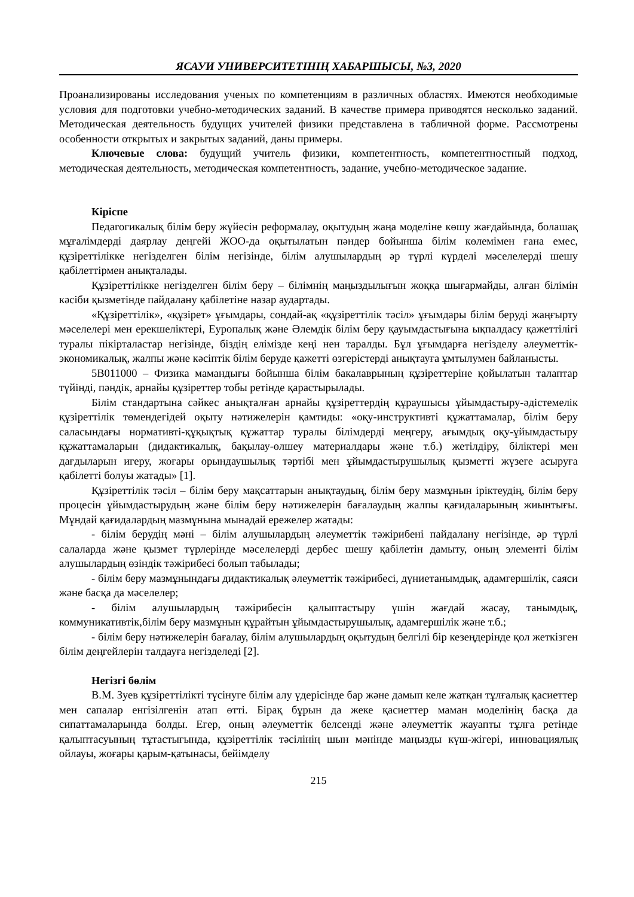ЯСАУИ УНИВЕРСИТЕТІНІҢ ХАБАРШЫСЫ, №3, 2020
Проанализированы исследования ученых по компетенциям в различных областях. Имеются необходимые условия для подготовки учебно-методических заданий. В качестве примера приводятся несколько заданий. Методическая деятельность будущих учителей физики представлена в табличной форме. Рассмотрены особенности открытых и закрытых заданий, даны примеры.
Ключевые слова: будущий учитель физики, компетентность, компетентностный подход, методическая деятельность, методическая компетентность, задание, учебно-методическое задание.
Кіріспе
Педагогикалық білім беру жүйесін реформалау, оқытудың жаңа моделіне көшу жағдайында, болашақ мұғалімдерді даярлау деңгейі ЖОО-да оқытылатын пәндер бойынша білім көлемімен ғана емес, құзіреттілікке негізделген білім негізінде, білім алушылардың әр түрлі күрделі мәселелерді шешу қабілеттірмен анықталады.
Құзіреттілікке негізделген білім беру – білімнің маңыздылығын жоққа шығармайды, алған білімін кәсіби қызметінде пайдалану қабілетіне назар аудартады.
«Құзіреттілік», «құзірет» ұғымдары, сондай-ақ «құзіреттілік тәсіл» ұғымдары білім беруді жаңғырту мәселелері мен ерекшеліктері, Еуропалық және Әлемдік білім беру қауымдастығына ықпалдасу қажеттілігі туралы пікірталастар негізінде, біздің елімізде кеңі нен таралды. Бұл ұғымдарға негізделу әлеуметтік-экономикалық, жалпы және кәсіптік білім беруде қажетті өзгерістерді анықтауға ұмтылумен байланысты.
5В011000 – Физика мамандығы бойынша білім бакалаврының құзіреттеріне қойылатын талаптар түйінді, пәндік, арнайы құзіреттер тобы ретінде қарастырылады.
Білім стандартына сәйкес анықталған арнайы құзіреттердің құраушысы ұйымдастыру-әдістемелік құзіреттілік төмендегідей оқыту нәтижелерін қамтиды: «оқу-инструктивті құжаттамалар, білім беру саласындағы нормативті-құқықтық құжаттар туралы білімдерді меңгеру, ағымдық оқу-ұйымдастыру құжаттамаларын (дидактикалық, бақылау-өлшеу материалдары және т.б.) жетілдіру, біліктері мен дағдыларын игеру, жоғары орындаушылық тәртібі мен ұйымдастырушылық қызметті жүзеге асыруға қабілетті болуы жатады» [1].
Құзіреттілік тәсіл – білім беру мақсаттарын анықтаудың, білім беру мазмұнын іріктеудің, білім беру процесін ұйымдастырудың және білім беру нәтижелерін бағалаудың жалпы қағидаларының жиынтығы. Мұндай қағидалардың мазмұнына мынадай ережелер жатады:
- білім берудің мәні – білім алушылардың әлеуметтік тәжірибені пайдалану негізінде, әр түрлі салаларда және қызмет түрлерінде мәселелерді дербес шешу қабілетін дамыту, оның элементі білім алушылардың өзіндік тәжірибесі болып табылады;
- білім беру мазмұнындағы дидактикалық әлеуметтік тәжірибесі, дүниетанымдық, адамгершілік, саяси және басқа да мәселелер;
- білім алушылардың тәжірибесін қалыптастыру үшін жағдай жасау, танымдық, коммуникативтік,білім беру мазмұнын құрайтын ұйымдастырушылық, адамгершілік және т.б.;
- білім беру нәтижелерін бағалау, білім алушылардың оқытудың белгілі бір кезеңдерінде қол жеткізген білім деңгейлерін талдауға негізделеді [2].
Негізгі бөлім
В.М. Зуев құзіреттілікті түсінуге білім алу үдерісінде бар және дамып келе жатқан тұлғалық қасиеттер мен сапалар енгізілгенін атап өтті. Бірақ бұрын да жеке қасиеттер маман моделінің басқа да сипаттамаларында болды. Егер, оның әлеуметтік белсенді және әлеуметтік жауапты тұлға ретінде қалыптасуының тұтастығында, құзіреттілік тәсілінің шын мәнінде маңызды күш-жігері, инновациялық ойлауы, жоғары қарым-қатынасы, бейімделу
215